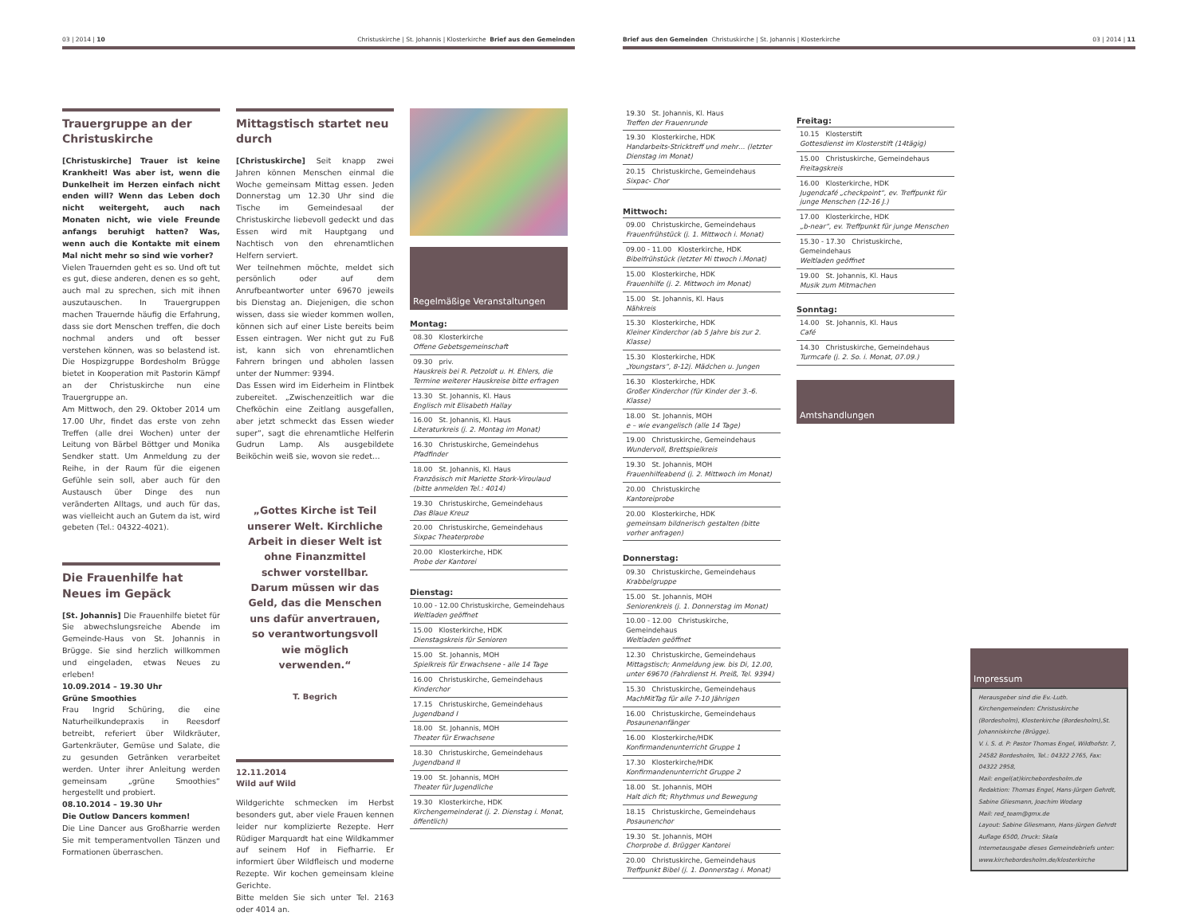03 | 2014 | 10 Christuskirche | St. Johannis | Klosterkirche Brief aus den Gemeinden
Trauergruppe an der Christuskirche
[Christuskirche] Trauer ist keine Krankheit! Was aber ist, wenn die Dunkelheit im Herzen einfach nicht enden will? Wenn das Leben doch nicht weitergeht, auch nach Monaten nicht, wie viele Freunde anfangs beruhigt hatten? Was, wenn auch die Kontakte mit einem Mal nicht mehr so sind wie vorher?
Vielen Trauernden geht es so. Und oft tut es gut, diese anderen, denen es so geht, auch mal zu sprechen, sich mit ihnen auszutauschen. In Trauergruppen machen Trauernde häufig die Erfahrung, dass sie dort Menschen treffen, die doch nochmal anders und oft besser verstehen können, was so belastend ist. Die Hospizgruppe Bordesholm Brügge bietet in Kooperation mit Pastorin Kämpf an der Christuskirche nun eine Trauergruppe an.
Am Mittwoch, den 29. Oktober 2014 um 17.00 Uhr, findet das erste von zehn Treffen (alle drei Wochen) unter der Leitung von Bärbel Böttger und Monika Sendker statt. Um Anmeldung zu der Reihe, in der Raum für die eigenen Gefühle sein soll, aber auch für den Austausch über Dinge des nun veränderten Alltags, und auch für das, was vielleicht auch an Gutem da ist, wird gebeten (Tel.: 04322-4021).
Die Frauenhilfe hat Neues im Gepäck
[St. Johannis] Die Frauenhilfe bietet für Sie abwechslungsreiche Abende im Gemeinde-Haus von St. Johannis in Brügge. Sie sind herzlich willkommen und eingeladen, etwas Neues zu erleben!
10.09.2014 – 19.30 Uhr
Grüne Smoothies
Frau Ingrid Schüring, die eine Naturheilkundepraxis in Reesdorf betreibt, referiert über Wildkräuter, Gartenkräuter, Gemüse und Salate, die zu gesunden Getränken verarbeitet werden. Unter ihrer Anleitung werden gemeinsam „grüne Smoothies“ hergestellt und probiert.
08.10.2014 – 19.30 Uhr
Die Outlow Dancers kommen!
Die Line Dancer aus Großharrie werden Sie mit temperamentvollen Tänzen und Formationen überraschen.
Mittagstisch startet neu durch
[Christuskirche] Seit knapp zwei Jahren können Menschen einmal die Woche gemeinsam Mittag essen. Jeden Donnerstag um 12.30 Uhr sind die Tische im Gemeindesaal der Christuskirche liebevoll gedeckt und das Essen wird mit Hauptgang und Nachtisch von den ehrenamtlichen Helfern serviert.
Wer teilnehmen möchte, meldet sich persönlich oder auf dem Anrufbeantworter unter 69670 jeweils bis Dienstag an. Diejenigen, die schon wissen, dass sie wieder kommen wollen, können sich auf einer Liste bereits beim Essen eintragen. Wer nicht gut zu Fuß ist, kann sich von ehrenamtlichen Fahrern bringen und abholen lassen unter der Nummer: 9394.
Das Essen wird im Eiderheim in Flintbek zubereitet. „Zwischenzeitlich war die Chefköchin eine Zeitlang ausgefallen, aber jetzt schmeckt das Essen wieder super“, sagt die ehrenamtliche Helferin Gudrun Lamp. Als ausgebildete Beiköchin weiß sie, wovon sie redet…
„Gottes Kirche ist Teil unserer Welt. Kirchliche Arbeit in dieser Welt ist ohne Finanzmittel schwer vorstellbar. Darum müssen wir das Geld, das die Menschen uns dafür anvertrauen, so verantwortungsvoll wie möglich verwenden.“
T. Begrich
12.11.2014
Wild auf Wild
Wildgerichte schmecken im Herbst besonders gut, aber viele Frauen kennen leider nur komplizierte Rezepte. Herr Rüdiger Marquardt hat eine Wildkammer auf seinem Hof in Fiefharrie. Er informiert über Wildfleisch und moderne Rezepte. Wir kochen gemeinsam kleine Gerichte.
Bitte melden Sie sich unter Tel. 2163 oder 4014 an.
Regelmäßige Veranstaltungen
Montag:
08.30 Klosterkirche
Offene Gebetsgemeinschaft
09.30 priv.
Hauskreis bei R. Petzoldt u. H. Ehlers, die Termine weiterer Hauskreise bitte erfragen
13.30 St. Johannis, Kl. Haus
Englisch mit Elisabeth Hallay
16.00 St. Johannis, Kl. Haus
Literaturkreis (j. 2. Montag im Monat)
16.30 Christuskirche, Gemeindehus
Pfadfinder
18.00 St. Johannis, Kl. Haus
Französisch mit Mariette Stork-Viroulaud (bitte anmelden Tel.: 4014)
19.30 Christuskirche, Gemeindehaus
Das Blaue Kreuz
20.00 Christuskirche, Gemeindehaus
Sixpac Theaterprobe
20.00 Klosterkirche, HDK
Probe der Kantorei
Dienstag:
10.00 - 12.00 Christuskirche, Gemeindehaus
Weltladen geöffnet
15.00 Klosterkirche, HDK
Dienstagskreis für Senioren
15.00 St. Johannis, MOH
Spielkreis für Erwachsene - alle 14 Tage
16.00 Christuskirche, Gemeindehaus
Kinderchor
17.15 Christuskirche, Gemeindehaus
Jugendband I
18.00 St. Johannis, MOH
Theater für Erwachsene
18.30 Christuskirche, Gemeindehaus
Jugendband II
19.00 St. Johannis, MOH
Theater für Jugendliche
19.30 Klosterkirche, HDK
Kirchengemeinderat (j. 2. Dienstag i. Monat, öffentlich)
Brief aus den Gemeinden Christuskirche | St. Johannis | Klosterkirche 03 | 2014 | 11
19.30 St. Johannis, Kl. Haus
Treffen der Frauenrunde
19.30 Klosterkirche, HDK
Handarbeits-Stricktreff und mehr… (letzter Dienstag im Monat)
20.15 Christuskirche, Gemeindehaus
Sixpac- Chor
Mittwoch:
09.00 Christuskirche, Gemeindehaus
Frauenfrühstück (j. 1. Mittwoch i. Monat)
09.00 - 11.00 Klosterkirche, HDK
Bibelfrühstück (letzter Mi ttwoch i.Monat)
15.00 Klosterkirche, HDK
Frauenhilfe (j. 2. Mittwoch im Monat)
15.00 St. Johannis, Kl. Haus
Nähkreis
15.30 Klosterkirche, HDK
Kleiner Kinderchor (ab 5 Jahre bis zur 2. Klasse)
15.30 Klosterkirche, HDK
„Youngstars“, 8-12j. Mädchen u. Jungen
16.30 Klosterkirche, HDK
Großer Kinderchor (für Kinder der 3.-6. Klasse)
18.00 St. Johannis, MOH
e – wie evangelisch (alle 14 Tage)
19.00 Christuskirche, Gemeindehaus
Wundervoll, Brettspielkreis
19.30 St. Johannis, MOH
Frauenhilfeabend (j. 2. Mittwoch im Monat)
20.00 Christuskirche
Kantoreiprobe
20.00 Klosterkirche, HDK
gemeinsam bildnerisch gestalten (bitte vorher anfragen)
Donnerstag:
09.30 Christuskirche, Gemeindehaus
Krabbelgruppe
15.00 St. Johannis, MOH
Seniorenkreis (j. 1. Donnerstag im Monat)
10.00 - 12.00 Christuskirche, Gemeindehaus
Weltladen geöffnet
12.30 Christuskirche, Gemeindehaus
Mittagstisch; Anmeldung jew. bis Di, 12.00, unter 69670 (Fahrdienst H. Preiß, Tel. 9394)
15.30 Christuskirche, Gemeindehaus
MachMitTag für alle 7-10 Jährigen
16.00 Christuskirche, Gemeindehaus
Posaunenanfänger
16.00 Klosterkirche/HDK
Konfirmandenunterricht Gruppe 1
17.30 Klosterkirche/HDK
Konfirmandenunterricht Gruppe 2
18.00 St. Johannis, MOH
Halt dich fit; Rhythmus und Bewegung
18.15 Christuskirche, Gemeindehaus
Posaunenchor
19.30 St. Johannis, MOH
Chorprobe d. Brügger Kantorei
20.00 Christuskirche, Gemeindehaus
Treffpunkt Bibel (j. 1. Donnerstag i. Monat)
Freitag:
10.15 Klosterstift
Gottesdienst im Klosterstift (14tägig)
15.00 Christuskirche, Gemeindehaus
Freitagskreis
16.00 Klosterkirche, HDK
Jugendcafé „checkpoint“, ev. Treffpunkt für junge Menschen (12-16 J.)
17.00 Klosterkirche, HDK
„b-near“, ev. Treffpunkt für junge Menschen
15.30 - 17.30 Christuskirche, Gemeindehaus
Weltladen geöffnet
19.00 St. Johannis, Kl. Haus
Musik zum Mitmachen
Sonntag:
14.00 St. Johannis, Kl. Haus
Café
14.30 Christuskirche, Gemeindehaus
Turmcafe (j. 2. So. i. Monat, 07.09.)
Amtshandlungen
Impressum
Herausgeber sind die Ev.-Luth. Kirchengemeinden: Christuskirche (Bordesholm), Klosterkirche (Bordesholm),St. Johanniskirche (Brügge).
V. i. S. d. P: Pastor Thomas Engel, Wildhofstr. 7, 24582 Bordesholm, Tel.: 04322 2765, Fax: 04322 2958,
Mail: engel(at)kirchebordesholm.de
Redaktion: Thomas Engel, Hans-Jürgen Gehrdt, Sabine Gliesmann, Joachim Wodarg
Mail: red_team@gmx.de
Layout: Sabine Gliesmann, Hans-Jürgen Gehrdt
Auflage 6500, Druck: Skala
Internetausgabe dieses Gemeindebriefs unter: www.kirchebordesholm.de/klosterkirche